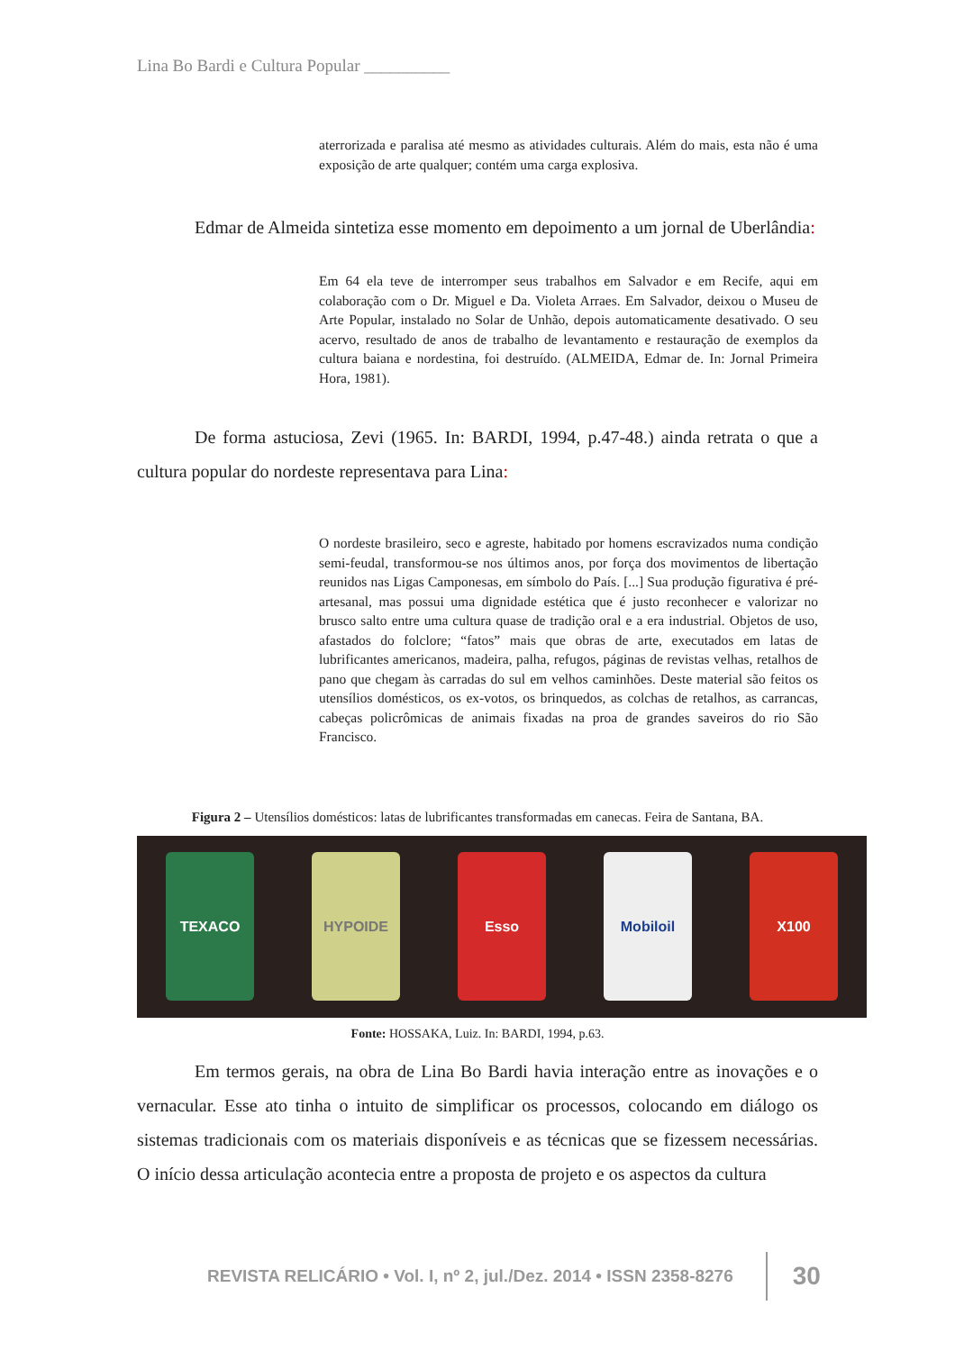Lina Bo Bardi e Cultura Popular __________
aterrorizada e paralisa até mesmo as atividades culturais. Além do mais, esta não é uma exposição de arte qualquer; contém uma carga explosiva.
Edmar de Almeida sintetiza esse momento em depoimento a um jornal de Uberlândia:
Em 64 ela teve de interromper seus trabalhos em Salvador e em Recife, aqui em colaboração com o Dr. Miguel e Da. Violeta Arraes. Em Salvador, deixou o Museu de Arte Popular, instalado no Solar de Unhão, depois automaticamente desativado. O seu acervo, resultado de anos de trabalho de levantamento e restauração de exemplos da cultura baiana e nordestina, foi destruído. (ALMEIDA, Edmar de. In: Jornal Primeira Hora, 1981).
De forma astuciosa, Zevi (1965. In: BARDI, 1994, p.47-48.) ainda retrata o que a cultura popular do nordeste representava para Lina:
O nordeste brasileiro, seco e agreste, habitado por homens escravizados numa condição semi-feudal, transformou-se nos últimos anos, por força dos movimentos de libertação reunidos nas Ligas Camponesas, em símbolo do País. [...] Sua produção figurativa é pré-artesanal, mas possui uma dignidade estética que é justo reconhecer e valorizar no brusco salto entre uma cultura quase de tradição oral e a era industrial. Objetos de uso, afastados do folclore; “fatos” mais que obras de arte, executados em latas de lubrificantes americanos, madeira, palha, refugos, páginas de revistas velhas, retalhos de pano que chegam às carradas do sul em velhos caminhões. Deste material são feitos os utensílios domésticos, os ex-votos, os brinquedos, as colchas de retalhos, as carrancas, cabeças policrômicas de animais fixadas na proa de grandes saveiros do rio São Francisco.
Figura 2 – Utensílios domésticos: latas de lubrificantes transformadas em canecas. Feira de Santana, BA.
TEXACO HYPOIDE Esso Mobiloil X100
Fonte: HOSSAKA, Luiz. In: BARDI, 1994, p.63.
Em termos gerais, na obra de Lina Bo Bardi havia interação entre as inovações e o vernacular. Esse ato tinha o intuito de simplificar os processos, colocando em diálogo os sistemas tradicionais com os materiais disponíveis e as técnicas que se fizessem necessárias. O início dessa articulação acontecia entre a proposta de projeto e os aspectos da cultura
REVISTA RELICÁRIO • Vol. I, nº 2, jul./Dez. 2014 • ISSN 2358-8276 30